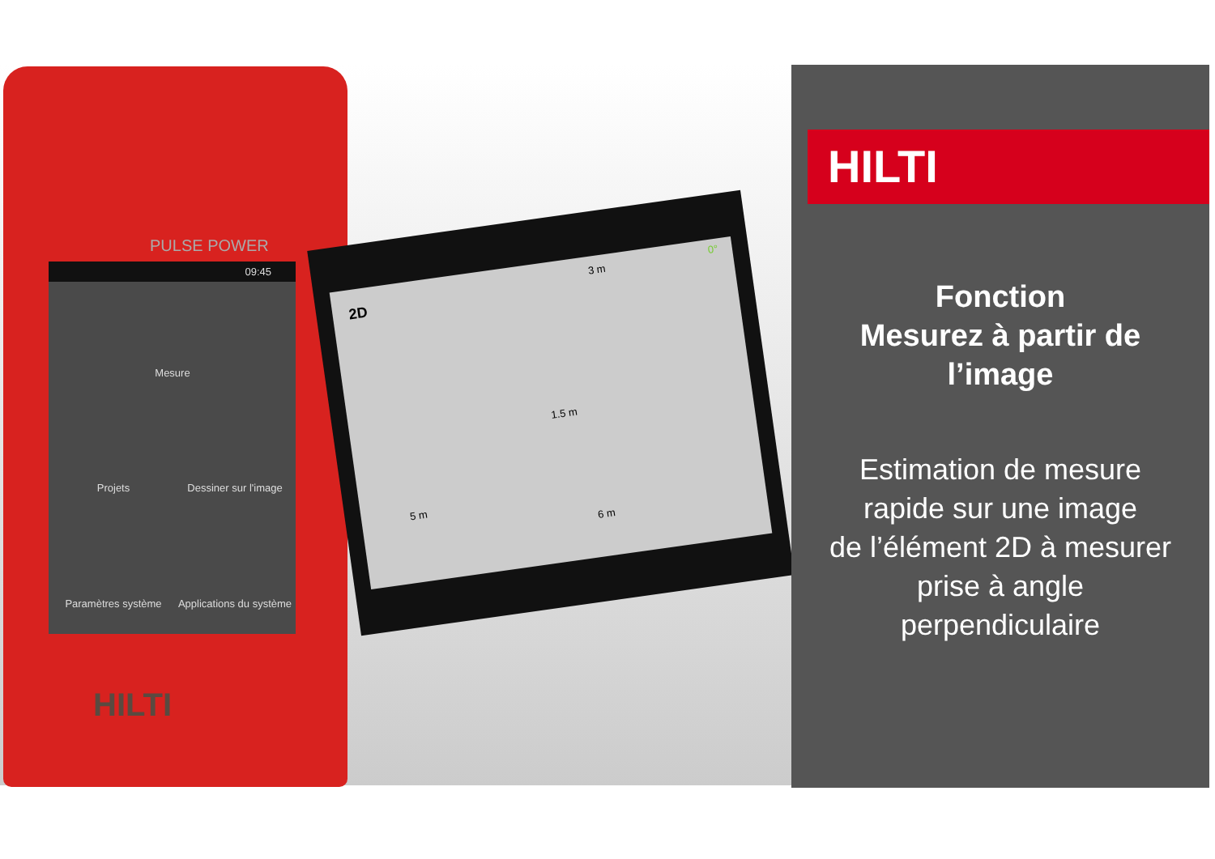PULSE POWER
09:45
Mesure
Projets
Dessiner sur l'image
Paramètres système
Applications du système
HILTI
2D
3 m 0°
1.5 m
5 m
6 m
HILTI
Fonction
Mesurez à partir de
l’image
Estimation de mesure
rapide sur une image
de l’élément 2D à mesurer
prise à angle
perpendiculaire